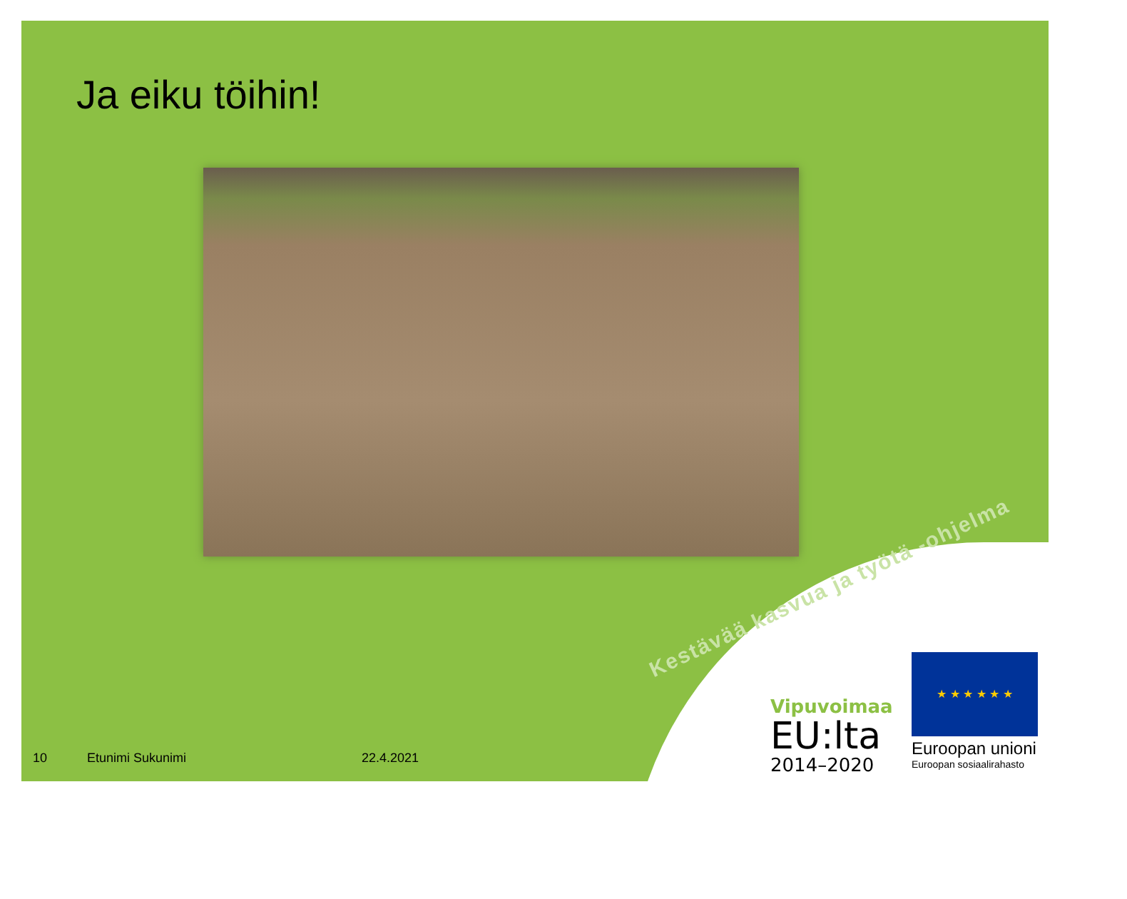Ja eiku töihin!
Kestävää kasvua ja työtä -ohjelma
10 Etunimi Sukunimi 22.4.2021
Vipuvoimaa
EU:lta
2014–2020
★ ★ ★ ★ ★ ★
Euroopan unioni
Euroopan sosiaalirahasto